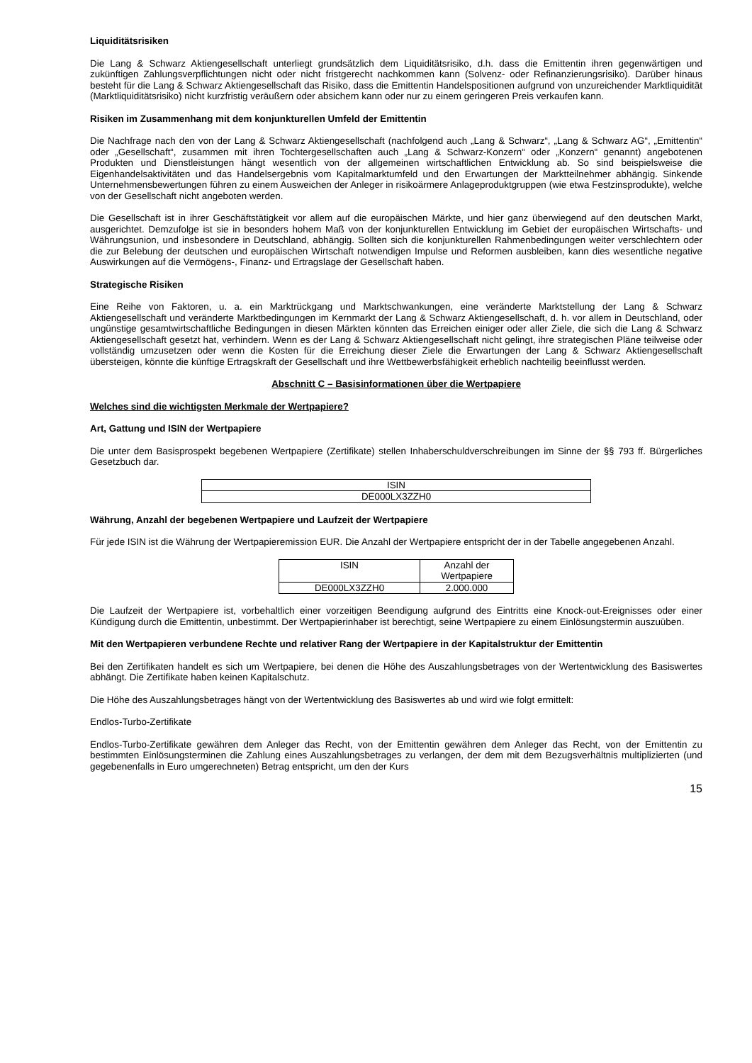Liquiditätsrisiken
Die Lang & Schwarz Aktiengesellschaft unterliegt grundsätzlich dem Liquiditätsrisiko, d.h. dass die Emittentin ihren gegenwärtigen und zukünftigen Zahlungsverpflichtungen nicht oder nicht fristgerecht nachkommen kann (Solvenz- oder Refinanzierungsrisiko). Darüber hinaus besteht für die Lang & Schwarz Aktiengesellschaft das Risiko, dass die Emittentin Handelspositionen aufgrund von unzureichender Marktliquidität (Marktliquiditätsrisiko) nicht kurzfristig veräußern oder absichern kann oder nur zu einem geringeren Preis verkaufen kann.
Risiken im Zusammenhang mit dem konjunkturellen Umfeld der Emittentin
Die Nachfrage nach den von der Lang & Schwarz Aktiengesellschaft (nachfolgend auch „Lang & Schwarz“, „Lang & Schwarz AG“, „Emittentin“ oder „Gesellschaft“, zusammen mit ihren Tochtergesellschaften auch „Lang & Schwarz-Konzern“ oder „Konzern“ genannt) angebotenen Produkten und Dienstleistungen hängt wesentlich von der allgemeinen wirtschaftlichen Entwicklung ab. So sind beispielsweise die Eigenhandelsaktivitäten und das Handelsergebnis vom Kapitalmarktumfeld und den Erwartungen der Marktteilnehmer abhängig. Sinkende Unternehmensbewertungen führen zu einem Ausweichen der Anleger in risikoärmere Anlageproduktgruppen (wie etwa Festzinsprodukte), welche von der Gesellschaft nicht angeboten werden.
Die Gesellschaft ist in ihrer Geschäftstätigkeit vor allem auf die europäischen Märkte, und hier ganz überwiegend auf den deutschen Markt, ausgerichtet. Demzufolge ist sie in besonders hohem Maß von der konjunkturellen Entwicklung im Gebiet der europäischen Wirtschafts- und Währungsunion, und insbesondere in Deutschland, abhängig. Sollten sich die konjunkturellen Rahmenbedingungen weiter verschlechtern oder die zur Belebung der deutschen und europäischen Wirtschaft notwendigen Impulse und Reformen ausbleiben, kann dies wesentliche negative Auswirkungen auf die Vermögens-, Finanz- und Ertragslage der Gesellschaft haben.
Strategische Risiken
Eine Reihe von Faktoren, u. a. ein Marktrückgang und Marktschwankungen, eine veränderte Marktstellung der Lang & Schwarz Aktiengesellschaft und veränderte Marktbedingungen im Kernmarkt der Lang & Schwarz Aktiengesellschaft, d. h. vor allem in Deutschland, oder ungünstige gesamtwirtschaftliche Bedingungen in diesen Märkten könnten das Erreichen einiger oder aller Ziele, die sich die Lang & Schwarz Aktiengesellschaft gesetzt hat, verhindern. Wenn es der Lang & Schwarz Aktiengesellschaft nicht gelingt, ihre strategischen Pläne teilweise oder vollständig umzusetzen oder wenn die Kosten für die Erreichung dieser Ziele die Erwartungen der Lang & Schwarz Aktiengesellschaft übersteigen, könnte die künftige Ertragskraft der Gesellschaft und ihre Wettbewerbsfähigkeit erheblich nachteilig beeinflusst werden.
Abschnitt C – Basisinformationen über die Wertpapiere
Welches sind die wichtigsten Merkmale der Wertpapiere?
Art, Gattung und ISIN der Wertpapiere
Die unter dem Basisprospekt begebenen Wertpapiere (Zertifikate) stellen Inhaberschuldverschreibungen im Sinne der §§ 793 ff. Bürgerliches Gesetzbuch dar.
| ISIN |
| DE000LX3ZZH0 |
Währung, Anzahl der begebenen Wertpapiere und Laufzeit der Wertpapiere
Für jede ISIN ist die Währung der Wertpapieremission EUR. Die Anzahl der Wertpapiere entspricht der in der Tabelle angegebenen Anzahl.
| ISIN | Anzahl der Wertpapiere |
| DE000LX3ZZH0 | 2.000.000 |
Die Laufzeit der Wertpapiere ist, vorbehaltlich einer vorzeitigen Beendigung aufgrund des Eintritts eine Knock-out-Ereignisses oder einer Kündigung durch die Emittentin, unbestimmt. Der Wertpapierinhaber ist berechtigt, seine Wertpapiere zu einem Einlösungstermin auszuüben.
Mit den Wertpapieren verbundene Rechte und relativer Rang der Wertpapiere in der Kapitalstruktur der Emittentin
Bei den Zertifikaten handelt es sich um Wertpapiere, bei denen die Höhe des Auszahlungsbetrages von der Wertentwicklung des Basiswertes abhängt. Die Zertifikate haben keinen Kapitalschutz.
Die Höhe des Auszahlungsbetrages hängt von der Wertentwicklung des Basiswertes ab und wird wie folgt ermittelt:
Endlos-Turbo-Zertifikate
Endlos-Turbo-Zertifikate gewähren dem Anleger das Recht, von der Emittentin gewähren dem Anleger das Recht, von der Emittentin zu bestimmten Einlösungsterminen die Zahlung eines Auszahlungsbetrages zu verlangen, der dem mit dem Bezugsverhältnis multiplizierten (und gegebenenfalls in Euro umgerechneten) Betrag entspricht, um den der Kurs
15